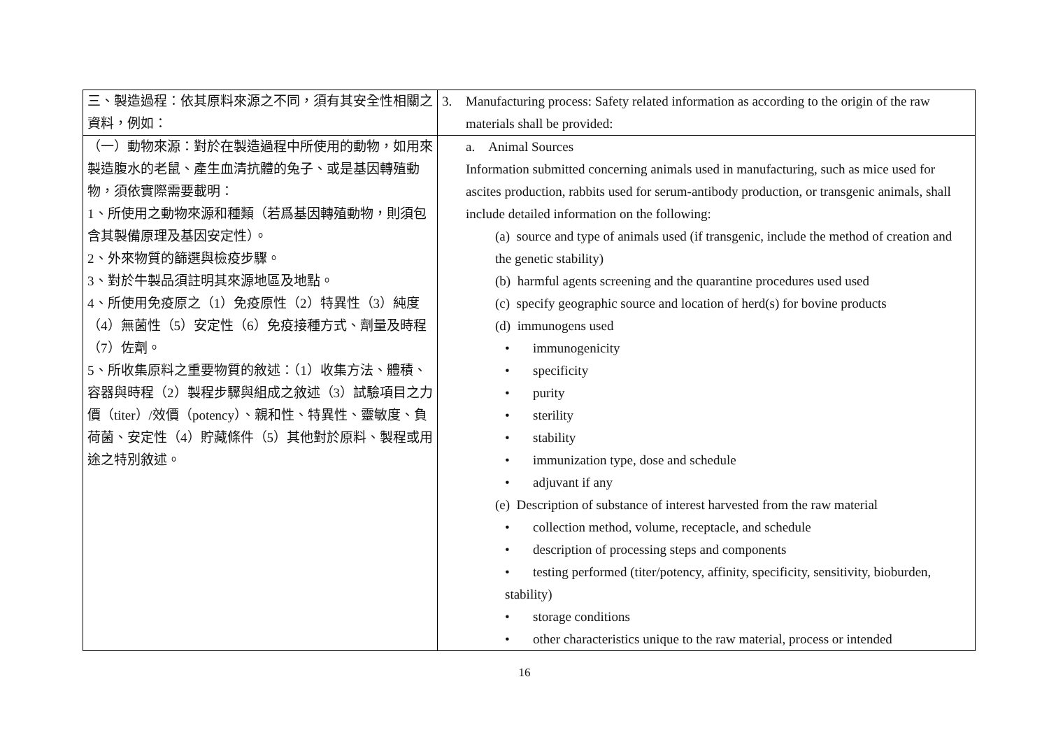| 三、製造過程：依其原料來源之不同，須有其安全性相關之資料，例如： | 3. | Manufacturing process: Safety related information as according to the origin of the raw materials shall be provided: |
| （一）動物來源：對於在製造過程中所使用的動物，如用來製造腹水的老鼠、產生血清抗體的兔子、或是基因轉殖動物，須依實際需要載明： 1、所使用之動物來源和種類（若爲基因轉殖動物，則須包含其製備原理及基因安定性）。 2、外來物質的篩選與檢疫步驟。 3、對於牛製品須註明其來源地區及地點。 4、所使用免疫原之（1）免疫原性（2）特異性（3）純度（4）無菌性（5）安定性（6）免疫接種方式、劑量及時程（7）佐劑。 5、所收集原料之重要物質的敘述：（1）收集方法、體積、容器與時程（2）製程步驟與組成之敘述（3）試驗項目之力價（titer）/效價（potency）、親和性、特異性、靈敏度、負荷菌、安定性（4）貯藏條件（5）其他對於原料、製程或用途之特別敘述。 | | a. Animal Sources Information submitted concerning animals used in manufacturing, such as mice used for ascites production, rabbits used for serum-antibody production, or transgenic animals, shall include detailed information on the following: (a) source and type of animals used (if transgenic, include the method of creation and the genetic stability) (b) harmful agents screening and the quarantine procedures used used (c) specify geographic source and location of herd(s) for bovine products (d) immunogens used • immunogenicity • specificity • purity • sterility • stability • immunization type, dose and schedule • adjuvant if any (e) Description of substance of interest harvested from the raw material • collection method, volume, receptacle, and schedule • description of processing steps and components • testing performed (titer/potency, affinity, specificity, sensitivity, bioburden, stability) • storage conditions • other characteristics unique to the raw material, process or intended |
16